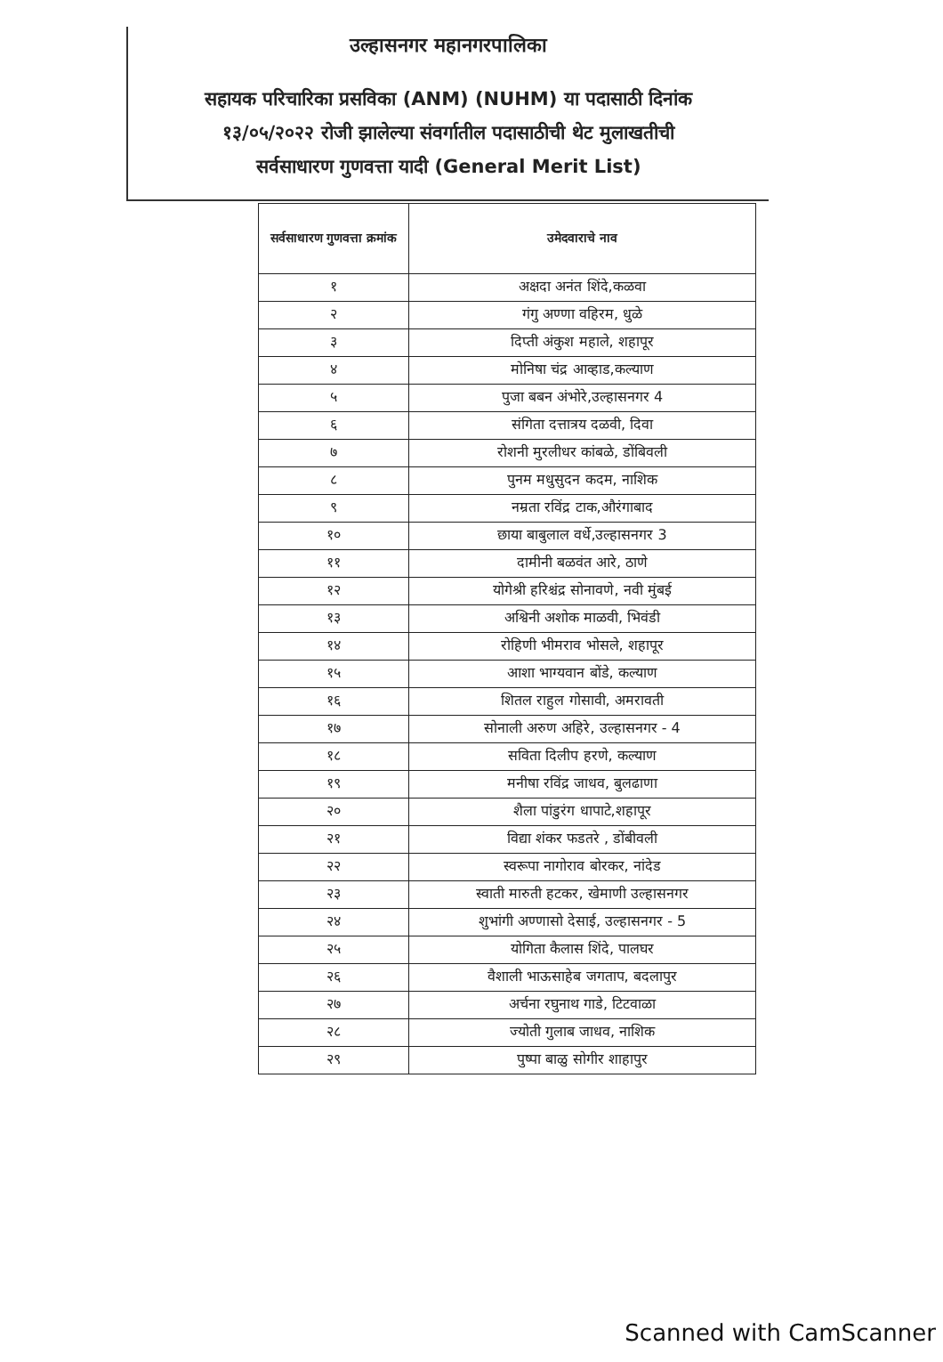उल्हासनगर महानगरपालिका
सहायक परिचारिका प्रसविका (ANM) (NUHM) या पदासाठी दिनांक
१३/०५/२०२२ रोजी झालेल्या संवर्गातील पदासाठीची थेट मुलाखतीची
सर्वसाधारण गुणवत्ता यादी (General Merit List)
| सर्वसाधारण गुणवत्ता क्रमांक | उमेदवाराचे नाव |
| --- | --- |
| १ | अक्षदा अनंत शिंदे,कळवा |
| २ | गंगु अण्णा वहिरम, धुळे |
| ३ | दिप्ती अंकुश महाले, शहापूर |
| ४ | मोनिषा चंद्र आव्हाड,कल्याण |
| ५ | पुजा बबन अंभोरे,उल्हासनगर 4 |
| ६ | संगिता दत्तात्रय दळवी, दिवा |
| ७ | रोशनी मुरलीधर कांबळे, डोंबिवली |
| ८ | पुनम मधुसुदन कदम, नाशिक |
| ९ | नम्रता रविंद्र टाक,औरंगाबाद |
| १० | छाया बाबुलाल वर्धे,उल्हासनगर 3 |
| ११ | दामीनी बळवंत आरे, ठाणे |
| १२ | योगेश्री हरिश्चंद्र सोनावणे, नवी मुंबई |
| १३ | अश्विनी अशोक माळवी, भिवंडी |
| १४ | रोहिणी भीमराव भोसले, शहापूर |
| १५ | आशा भाग्यवान बोंडे, कल्याण |
| १६ | शितल राहुल गोसावी, अमरावती |
| १७ | सोनाली अरुण अहिरे, उल्हासनगर - 4 |
| १८ | सविता दिलीप हरणे, कल्याण |
| १९ | मनीषा रविंद्र जाधव, बुलढाणा |
| २० | शैला पांडुरंग धापाटे,शहापूर |
| २१ | विद्या शंकर फडतरे , डोंबीवली |
| २२ | स्वरूपा नागोराव बोरकर, नांदेड |
| २३ | स्वाती मारुती हटकर, खेमाणी उल्हासनगर |
| २४ | शुभांगी अण्णासो देसाई, उल्हासनगर - 5 |
| २५ | योगिता कैलास शिंदे, पालघर |
| २६ | वैशाली भाऊसाहेब जगताप, बदलापुर |
| २७ | अर्चना रघुनाथ गाडे, टिटवाळा |
| २८ | ज्योती गुलाब जाधव, नाशिक |
| २९ | पुष्पा बाळु सोगीर शाहापुर |
Scanned with CamScanner